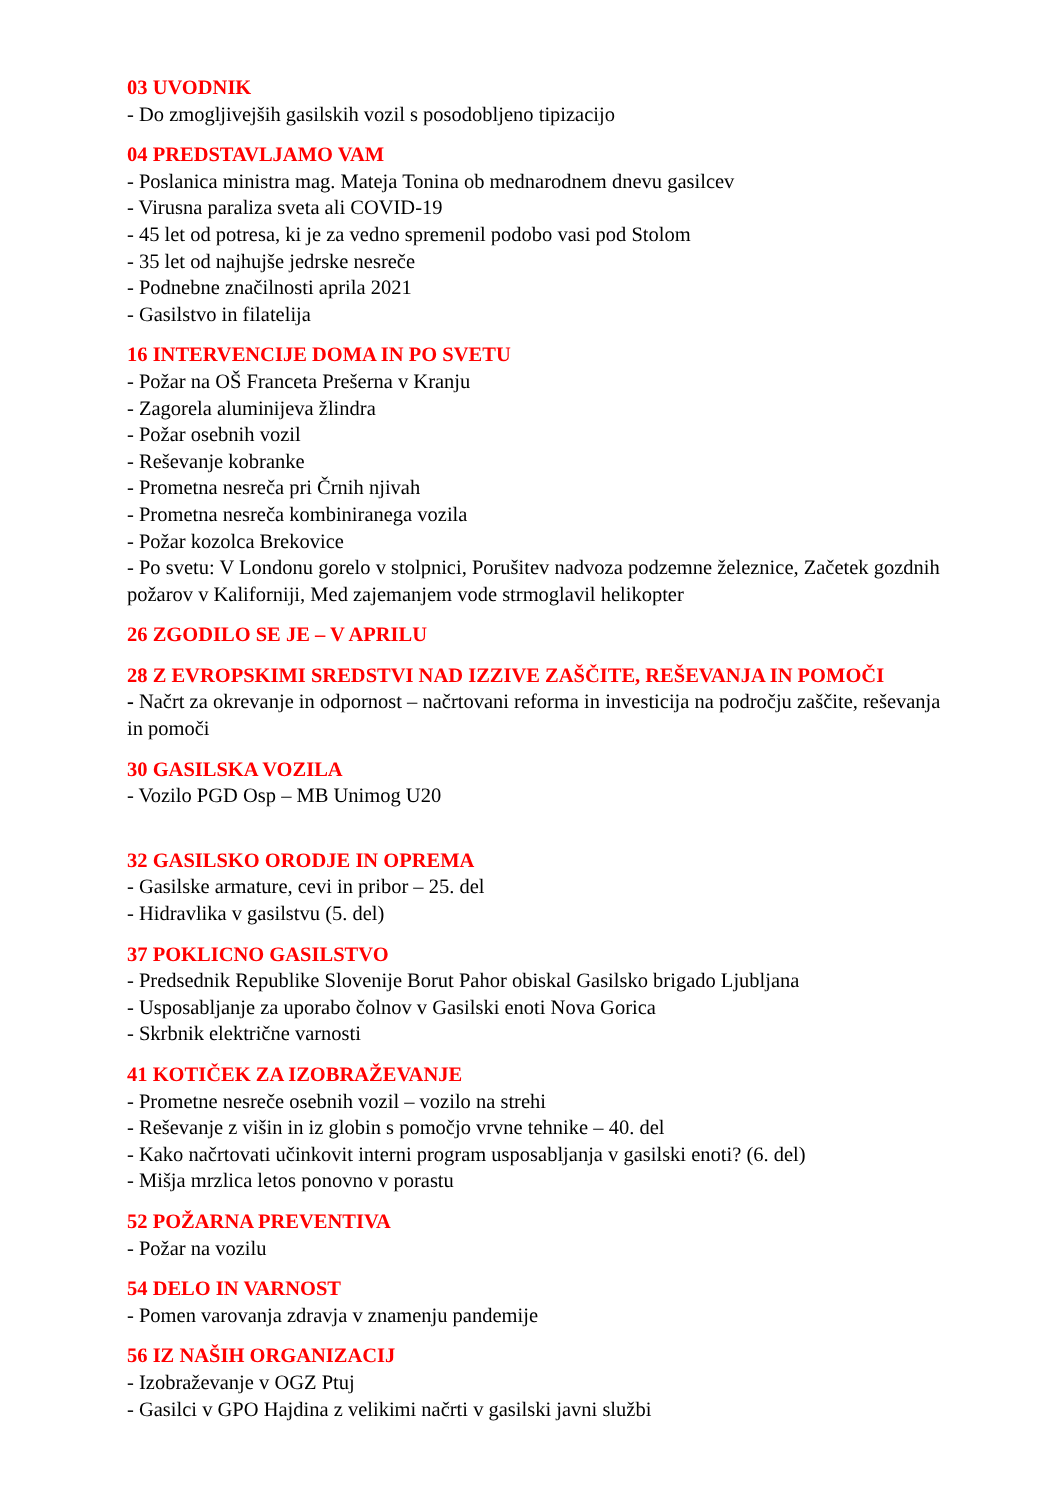03 UVODNIK
- Do zmogljivejših gasilskih vozil s posodobljeno tipizacijo
04 PREDSTAVLJAMO VAM
- Poslanica ministra mag. Mateja Tonina ob mednarodnem dnevu gasilcev
- Virusna paraliza sveta ali COVID-19
- 45 let od potresa, ki je za vedno spremenil podobo vasi pod Stolom
- 35 let od najhujše jedrske nesreče
- Podnebne značilnosti aprila 2021
- Gasilstvo in filatelija
16 INTERVENCIJE DOMA IN PO SVETU
- Požar na OŠ Franceta Prešerna v Kranju
- Zagorela aluminijeva žlindra
- Požar osebnih vozil
- Reševanje kobranke
- Prometna nesreča pri Črnih njivah
- Prometna nesreča kombiniranega vozila
- Požar kozolca Brekovice
- Po svetu: V Londonu gorelo v stolpnici, Porušitev nadvoza podzemne železnice, Začetek gozdnih požarov v Kaliforniji, Med zajemanjem vode strmoglavil helikopter
26 ZGODILO SE JE – V APRILU
28 Z EVROPSKIMI SREDSTVI NAD IZZIVE ZAŠČITE, REŠEVANJA IN POMOČI
- Načrt za okrevanje in odpornost – načrtovani reforma in investicija na področju zaščite, reševanja in pomoči
30 GASILSKA VOZILA
- Vozilo PGD Osp – MB Unimog U20
32 GASILSKO ORODJE IN OPREMA
- Gasilske armature, cevi in pribor – 25. del
- Hidravlika v gasilstvu (5. del)
37 POKLICNO GASILSTVO
- Predsednik Republike Slovenije Borut Pahor obiskal Gasilsko brigado Ljubljana
- Usposabljanje za uporabo čolnov v Gasilski enoti Nova Gorica
- Skrbnik električne varnosti
41 KOTIČEK ZA IZOBRAŽEVANJE
- Prometne nesreče osebnih vozil – vozilo na strehi
- Reševanje z višin in iz globin s pomočjo vrvne tehnike – 40. del
- Kako načrtovati učinkovit interni program usposabljanja v gasilski enoti? (6. del)
- Mišja mrzlica letos ponovno v porastu
52 POŽARNA PREVENTIVA
- Požar na vozilu
54 DELO IN VARNOST
- Pomen varovanja zdravja v znamenju pandemije
56 IZ NAŠIH ORGANIZACIJ
- Izobraževanje v OGZ Ptuj
- Gasilci v GPO Hajdina z velikimi načrti v gasilski javni službi